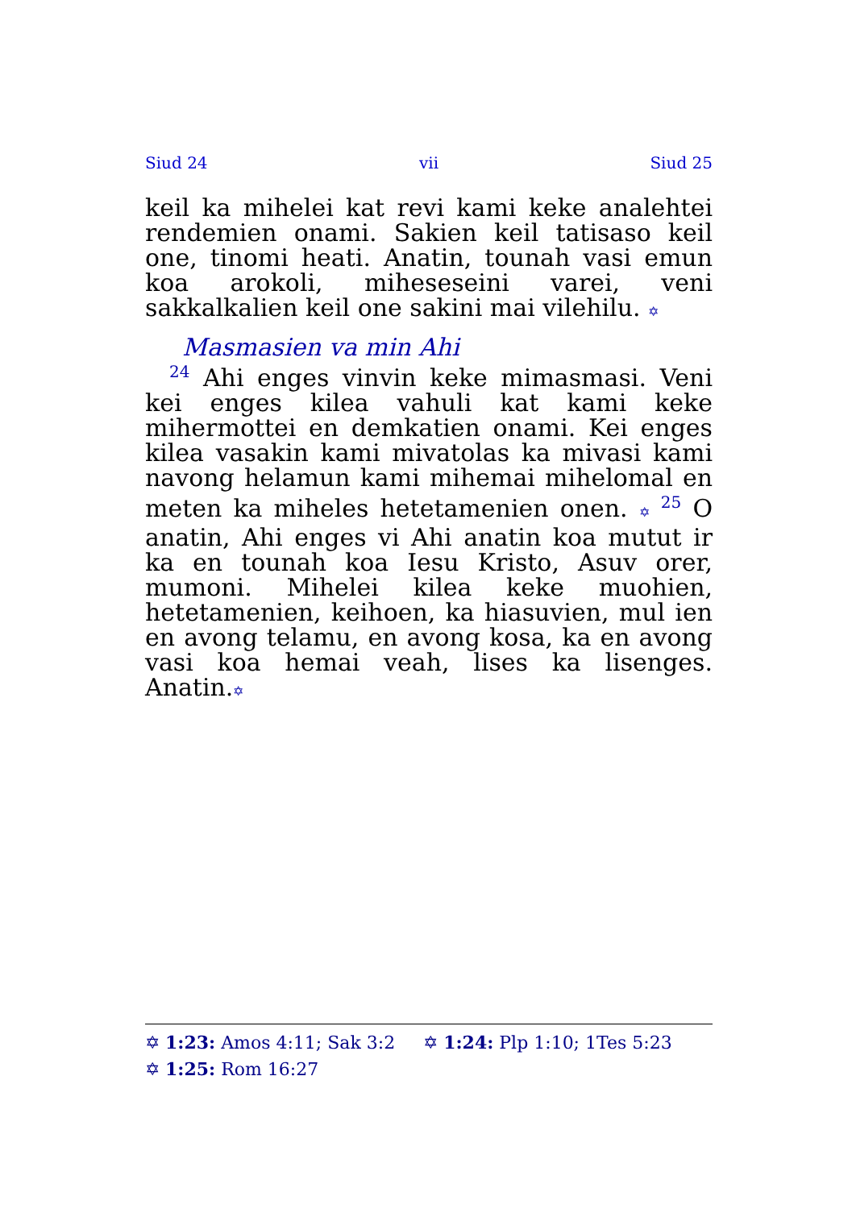Siud 24 vii Siud 25
keil ka mihelei kat revi kami keke analehtei rendemien onami. Sakien keil tatisaso keil one, tinomi heati. Anatin, tounah vasi emun koa arokoli, miheseseini varei, veni sakkalkalien keil one sakini mai vilehilu. ✡
Masmasien va min Ahi
<sup>24</sup> Ahi enges vinvin keke mimasmasi. Veni kei enges kilea vahuli kat kami keke mihermottei en demkatien onami. Kei enges kilea vasakin kami mivatolas ka mivasi kami navong helamun kami mihemai mihelomal en meten ka miheles hetetamenien onen. ✡ <sup>25</sup> O anatin, Ahi enges vi Ahi anatin koa mutut ir ka en tounah koa Iesu Kristo, Asuv orer, mumoni. Mihelei kilea keke muohien, hetetamenien, keihoen, ka hiasuvien, mul ien en avong telamu, en avong kosa, ka en avong vasi koa hemai veah, lises ka lisenges. Anatin.✡
✡ 1:23: Amos 4:11; Sak 3:2 ✡ 1:24: Plp 1:10; 1Tes 5:23
✡ 1:25: Rom 16:27